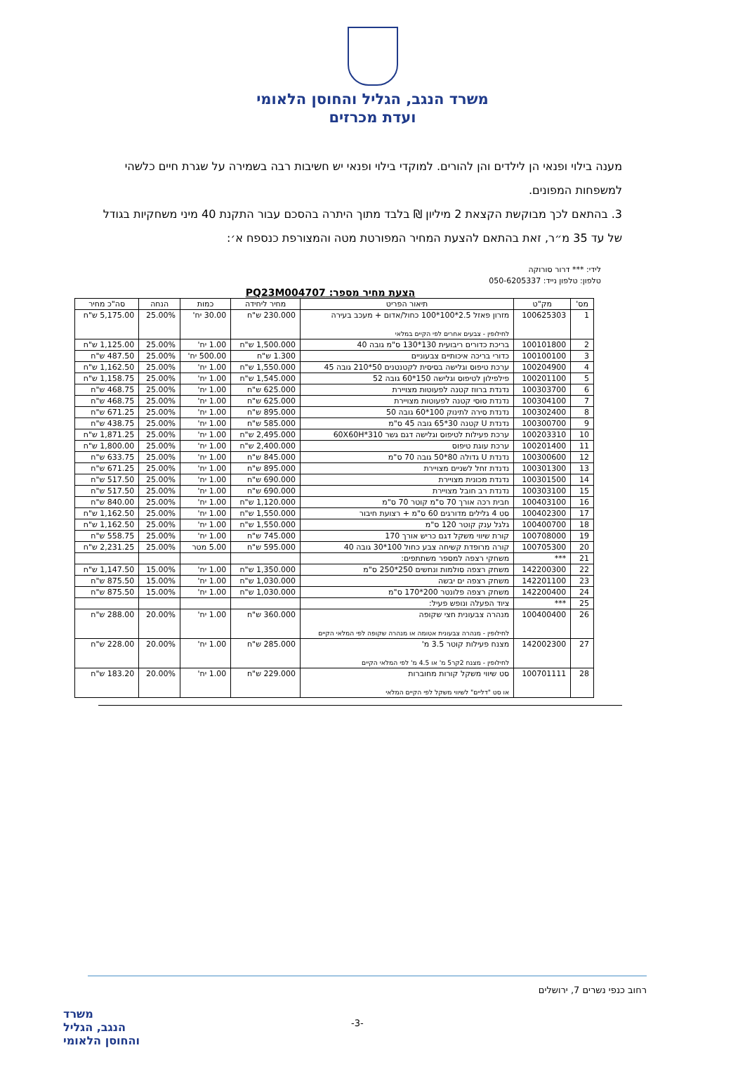משרד הנגב, הגליל והחוסן הלאומי
ועדת מכרזים
מענה בילוי ופנאי הן לילדים והן להורים. למוקדי בילוי ופנאי יש חשיבות רבה בשמירה על שגרת חיים כלשהי למשפחות המפונים.
3. בהתאם לכך מבוקשת הקצאת 2 מיליון ₪ בלבד מתוך היתרה בהסכם עבור התקנת 40 מיני משחקיות בגודל של עד 35 מ״ר, זאת בהתאם להצעת המחיר המפורטת מטה והמצורפת כנספח א׳:
לידי: *** דרור סורוקה
טלפון: טלפון נייד: 050-6205337
הצעת מחיר מספר: PQ23M004707
| מס' | מק"ט | תיאור הפריט | מחיר ליחידה | כמות | הנחה | סה"כ מחיר |
| --- | --- | --- | --- | --- | --- | --- |
| 1 | 100625303 | מזרון פאזל 2.5*100*100 כחול/אדום + מעכב בעירה לחילופין - צבעים אחרים לפי הקיים במלאי | 230.000 ש"ח | 30.00 יח' | 25.00% | 5,175.00 ש"ח |
| 2 | 100101800 | בריכת כדורים ריבועית 130*130 ס"מ גובה 40 | 1,500.000 ש"ח | 1.00 יח' | 25.00% | 1,125.00 ש"ח |
| 3 | 100100100 | כדורי בריכה איכותיים צבעוניים | 1.300 ש"ח | 500.00 יח' | 25.00% | 487.50 ש"ח |
| 4 | 100204900 | ערכת טיפוס וגלישה בסיסית לקטנטנים 50*210 גובה 45 | 1,550.000 ש"ח | 1.00 יח' | 25.00% | 1,162.50 ש"ח |
| 5 | 100201100 | פילפילון לטיפוס וגלישה 150*60 גובה 52 | 1,545.000 ש"ח | 1.00 יח' | 25.00% | 1,158.75 ש"ח |
| 6 | 100303700 | נדנדת ברווז קטנה לפעוטות מצויירת | 625.000 ש"ח | 1.00 יח' | 25.00% | 468.75 ש"ח |
| 7 | 100304100 | נדנדת סוסי קטנה לפעוטות מצויירת | 625.000 ש"ח | 1.00 יח' | 25.00% | 468.75 ש"ח |
| 8 | 100302400 | נדנדת סירה לתינוק 100*60 גובה 50 | 895.000 ש"ח | 1.00 יח' | 25.00% | 671.25 ש"ח |
| 9 | 100300700 | נדנדת U קטנה 30*65 גובה 45 ס"מ | 585.000 ש"ח | 1.00 יח' | 25.00% | 438.75 ש"ח |
| 10 | 100203310 | ערכת פעילות לטיפוס וגלישה דגם גשר 60X60H*310 | 2,495.000 ש"ח | 1.00 יח' | 25.00% | 1,871.25 ש"ח |
| 11 | 100201400 | ערכת עוגת טיפוס | 2,400.000 ש"ח | 1.00 יח' | 25.00% | 1,800.00 ש"ח |
| 12 | 100300600 | נדנדת U גדולה 80*50 גובה 70 ס"מ | 845.000 ש"ח | 1.00 יח' | 25.00% | 633.75 ש"ח |
| 13 | 100301300 | נדנדת זחל לשניים מצויירת | 895.000 ש"ח | 1.00 יח' | 25.00% | 671.25 ש"ח |
| 14 | 100301500 | נדנדת מכונית מצויירת | 690.000 ש"ח | 1.00 יח' | 25.00% | 517.50 ש"ח |
| 15 | 100303100 | נדנדת רב חובל מצויירת | 690.000 ש"ח | 1.00 יח' | 25.00% | 517.50 ש"ח |
| 16 | 100403100 | חבית רכה אורך 70 ס"מ קוטר 70 ס"מ | 1,120.000 ש"ח | 1.00 יח' | 25.00% | 840.00 ש"ח |
| 17 | 100402300 | סט 4 גלילים מדורגים 60 ס"מ + רצועת חיבור | 1,550.000 ש"ח | 1.00 יח' | 25.00% | 1,162.50 ש"ח |
| 18 | 100400700 | גלגל ענק קוטר 120 ס"מ | 1,550.000 ש"ח | 1.00 יח' | 25.00% | 1,162.50 ש"ח |
| 19 | 100708000 | קורת שיווי משקל דגם כריש אורך 170 | 745.000 ש"ח | 1.00 יח' | 25.00% | 558.75 ש"ח |
| 20 | 100705300 | קורה מרופדת קשיחה צבע כחול 100*30 גובה 40 | 595.000 ש"ח | 5.00 מטר | 25.00% | 2,231.25 ש"ח |
| 21 | *** | משחקי רצפה למספר משתתפים: | | | | |
| 22 | 142200300 | משחק רצפה סולמות ונחשים 250*250 ס"מ | 1,350.000 ש"ח | 1.00 יח' | 15.00% | 1,147.50 ש"ח |
| 23 | 142201100 | משחק רצפה ים יבשה | 1,030.000 ש"ח | 1.00 יח' | 15.00% | 875.50 ש"ח |
| 24 | 142200400 | משחק רצפה פלונטר 200*170 ס"מ | 1,030.000 ש"ח | 1.00 יח' | 15.00% | 875.50 ש"ח |
| 25 | *** | ציוד הפעלה ונופש פעיל: | | | | |
| 26 | 100400400 | מנהרה צבעונית חצי שקופה לחילופין - מנהרה צבעונית אטומה או מנהרה שקופה לפי המלאי הקיים | 360.000 ש"ח | 1.00 יח' | 20.00% | 288.00 ש"ח |
| 27 | 142002300 | מצנח פעילות קוטר 3.5 מ' לחילופין - מצנח 2קר5 מ' או 4.5 מ' לפי המלאי הקיים | 285.000 ש"ח | 1.00 יח' | 20.00% | 228.00 ש"ח |
| 28 | 100701111 | סט שיווי משקל קורות מחוברות או סט "דליים" לשיווי משקל לפי הקיים המלאי | 229.000 ש"ח | 1.00 יח' | 20.00% | 183.20 ש"ח |
רחוב כנפי נשרים 7, ירושלים
-3-
משרד
הנגב, הגליל
והחוסן הלאומי